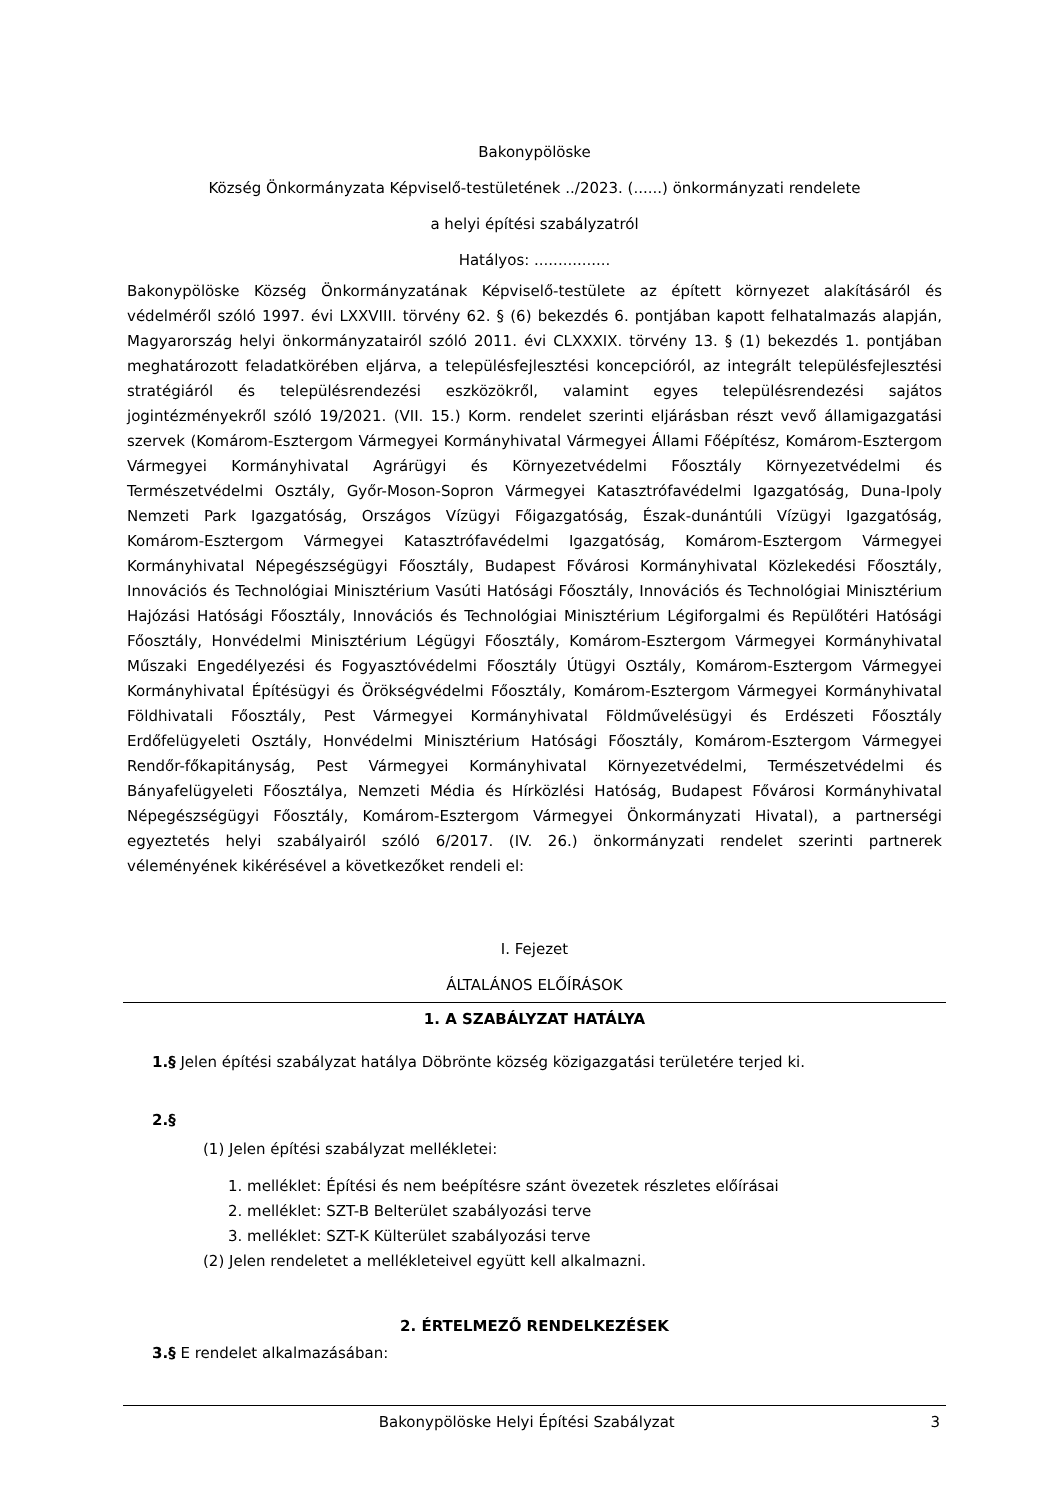Bakonypölöske
Község Önkormányzata Képviselő-testületének ../2023. (......) önkormányzati rendelete
a helyi építési szabályzatról
Hatályos: ................
Bakonypölöske Község Önkormányzatának Képviselő-testülete az épített környezet alakításáról és védelméről szóló 1997. évi LXXVIII. törvény 62. § (6) bekezdés 6. pontjában kapott felhatalmazás alapján, Magyarország helyi önkormányzatairól szóló 2011. évi CLXXXIX. törvény 13. § (1) bekezdés 1. pontjában meghatározott feladatkörében eljárva, a településfejlesztési koncepcióról, az integrált településfejlesztési stratégiáról és településrendezési eszközökről, valamint egyes településrendezési sajátos jogintézményekről szóló 19/2021. (VII. 15.) Korm. rendelet szerinti eljárásban részt vevő államigazgatási szervek (Komárom-Esztergom Vármegyei Kormányhivatal Vármegyei Állami Főépítész, Komárom-Esztergom Vármegyei Kormányhivatal Agrárügyi és Környezetvédelmi Főosztály Környezetvédelmi és Természetvédelmi Osztály, Győr-Moson-Sopron Vármegyei Katasztrófavédelmi Igazgatóság, Duna-Ipoly Nemzeti Park Igazgatóság, Országos Vízügyi Főigazgatóság, Észak-dunántúli Vízügyi Igazgatóság, Komárom-Esztergom Vármegyei Katasztrófavédelmi Igazgatóság, Komárom-Esztergom Vármegyei Kormányhivatal Népegészségügyi Főosztály, Budapest Fővárosi Kormányhivatal Közlekedési Főosztály, Innovációs és Technológiai Minisztérium Vasúti Hatósági Főosztály, Innovációs és Technológiai Minisztérium Hajózási Hatósági Főosztály, Innovációs és Technológiai Minisztérium Légiforgalmi és Repülőtéri Hatósági Főosztály, Honvédelmi Minisztérium Légügyi Főosztály, Komárom-Esztergom Vármegyei Kormányhivatal Műszaki Engedélyezési és Fogyasztóvédelmi Főosztály Útügyi Osztály, Komárom-Esztergom Vármegyei Kormányhivatal Építésügyi és Örökségvédelmi Főosztály, Komárom-Esztergom Vármegyei Kormányhivatal Földhivatali Főosztály, Pest Vármegyei Kormányhivatal Földművelésügyi és Erdészeti Főosztály Erdőfelügyeleti Osztály, Honvédelmi Minisztérium Hatósági Főosztály, Komárom-Esztergom Vármegyei Rendőr-főkapitányság, Pest Vármegyei Kormányhivatal Környezetvédelmi, Természetvédelmi és Bányafelügyeleti Főosztálya, Nemzeti Média és Hírközlési Hatóság, Budapest Fővárosi Kormányhivatal Népegészségügyi Főosztály, Komárom-Esztergom Vármegyei Önkormányzati Hivatal), a partnerségi egyeztetés helyi szabályairól szóló 6/2017. (IV. 26.) önkormányzati rendelet szerinti partnerek véleményének kikérésével a következőket rendeli el:
I. Fejezet
ÁLTALÁNOS ELŐÍRÁSOK
1. A SZABÁLYZAT HATÁLYA
1.§ Jelen építési szabályzat hatálya Döbrönte község közigazgatási területére terjed ki.
2.§
(1) Jelen építési szabályzat mellékletei:
1. melléklet: Építési és nem beépítésre szánt övezetek részletes előírásai
2. melléklet: SZT-B Belterület szabályozási terve
3. melléklet: SZT-K Külterület szabályozási terve
(2) Jelen rendeletet a mellékleteivel együtt kell alkalmazni.
2. ÉRTELMEZŐ RENDELKEZÉSEK
3.§ E rendelet alkalmazásában:
Bakonypölöske Helyi Építési Szabályzat 3